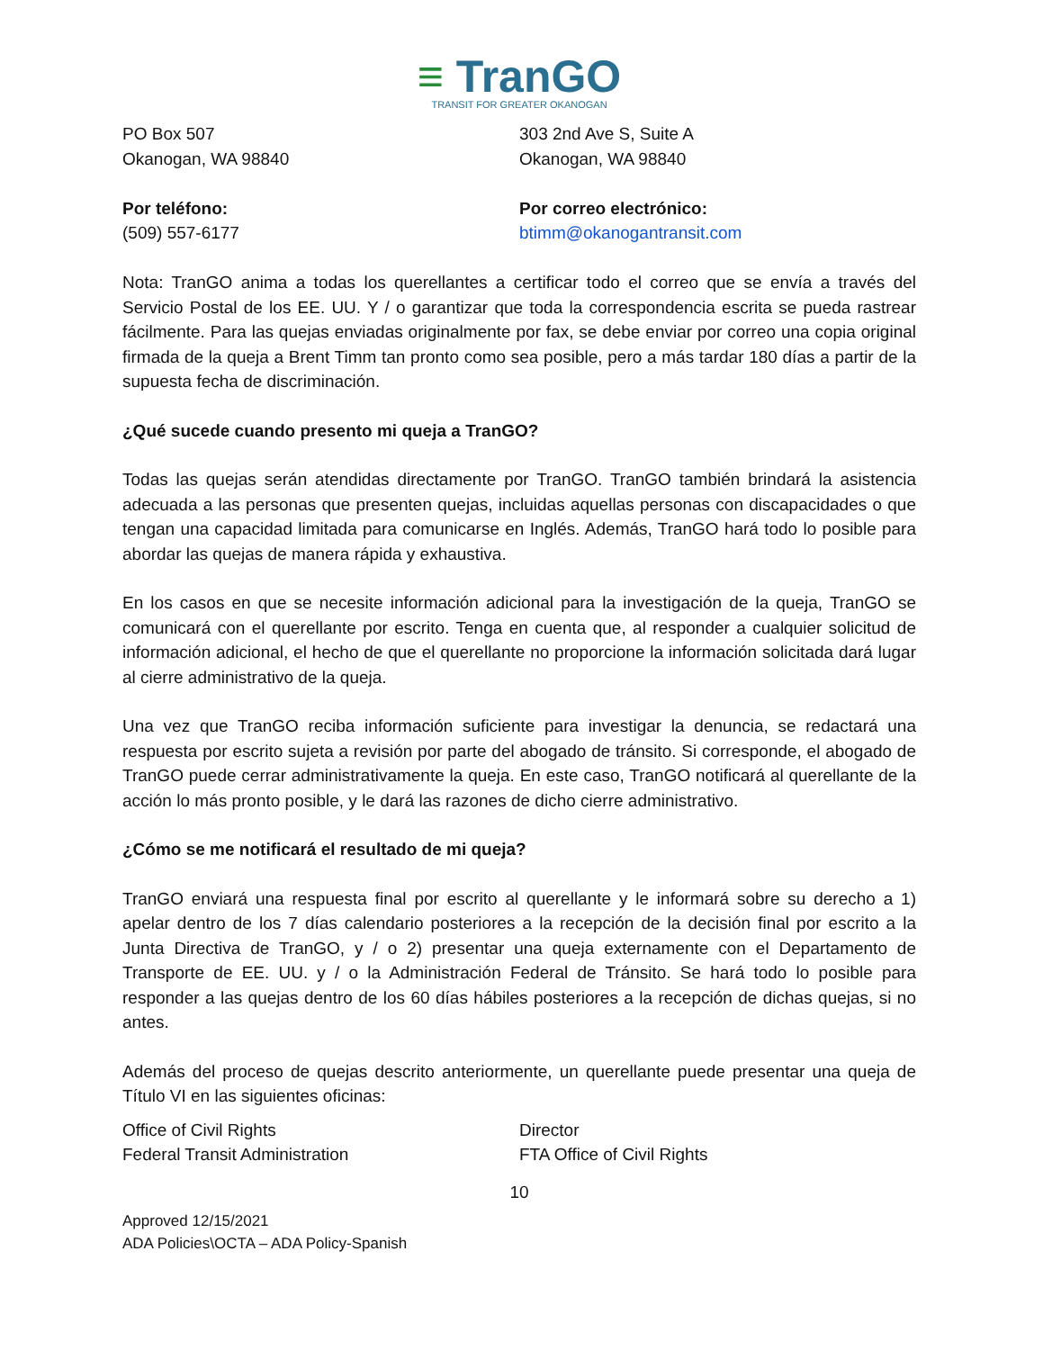≡ TranGO
TRANSIT FOR GREATER OKANOGAN
PO Box 507
Okanogan, WA 98840
303 2nd Ave S, Suite A
Okanogan, WA 98840
Por teléfono:
(509) 557-6177
Por correo electrónico:
btimm@okanogantransit.com
Nota: TranGO anima a todas los querellantes a certificar todo el correo que se envía a través del Servicio Postal de los EE. UU. Y / o garantizar que toda la correspondencia escrita se pueda rastrear fácilmente. Para las quejas enviadas originalmente por fax, se debe enviar por correo una copia original firmada de la queja a Brent Timm tan pronto como sea posible, pero a más tardar 180 días a partir de la supuesta fecha de discriminación.
¿Qué sucede cuando presento mi queja a TranGO?
Todas las quejas serán atendidas directamente por TranGO. TranGO también brindará la asistencia adecuada a las personas que presenten quejas, incluidas aquellas personas con discapacidades o que tengan una capacidad limitada para comunicarse en Inglés. Además, TranGO hará todo lo posible para abordar las quejas de manera rápida y exhaustiva.
En los casos en que se necesite información adicional para la investigación de la queja, TranGO se comunicará con el querellante por escrito. Tenga en cuenta que, al responder a cualquier solicitud de información adicional, el hecho de que el querellante no proporcione la información solicitada dará lugar al cierre administrativo de la queja.
Una vez que TranGO reciba información suficiente para investigar la denuncia, se redactará una respuesta por escrito sujeta a revisión por parte del abogado de tránsito. Si corresponde, el abogado de TranGO puede cerrar administrativamente la queja. En este caso, TranGO notificará al querellante de la acción lo más pronto posible, y le dará las razones de dicho cierre administrativo.
¿Cómo se me notificará el resultado de mi queja?
TranGO enviará una respuesta final por escrito al querellante y le informará sobre su derecho a 1) apelar dentro de los 7 días calendario posteriores a la recepción de la decisión final por escrito a la Junta Directiva de TranGO, y / o 2) presentar una queja externamente con el Departamento de Transporte de EE. UU. y / o la Administración Federal de Tránsito. Se hará todo lo posible para responder a las quejas dentro de los 60 días hábiles posteriores a la recepción de dichas quejas, si no antes.
Además del proceso de quejas descrito anteriormente, un querellante puede presentar una queja de Título VI en las siguientes oficinas:
Office of Civil Rights
Federal Transit Administration
Director
FTA Office of Civil Rights
10
Approved 12/15/2021
ADA Policies\OCTA – ADA Policy-Spanish